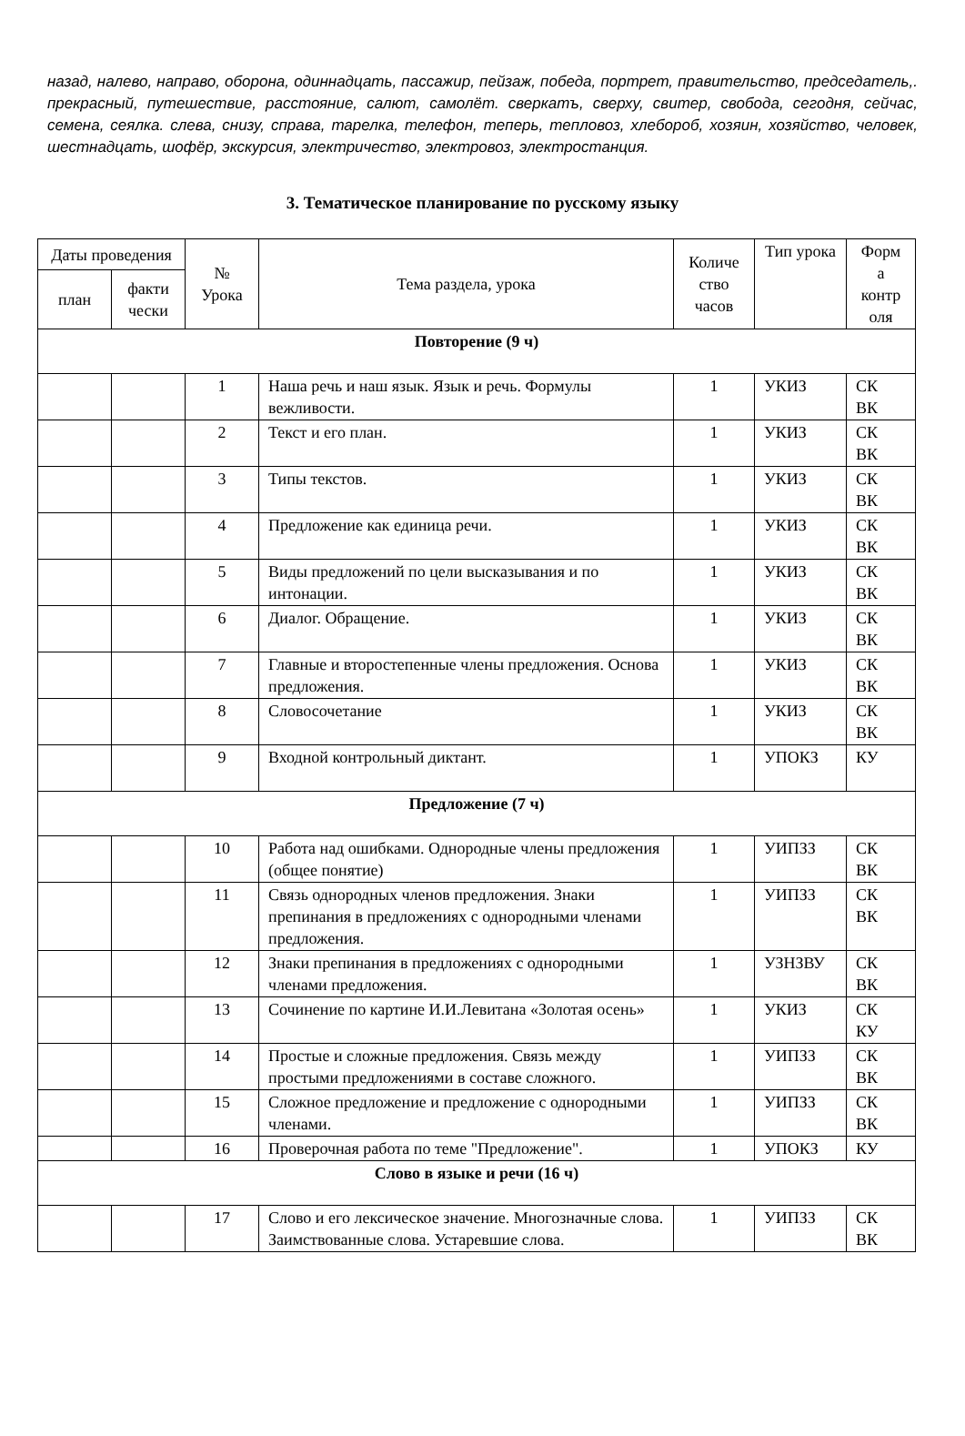назад, налево, направо, оборона, одиннадцать, пассажир, пейзаж, победа, портрет, правительство, председатель,. прекрасный, путешествие, расстояние, салют, самолёт. сверкатъ, сверху, свитер, свобода, сегодня, сейчас, семена, сеялка. слева, снизу, справа, тарелка, телефон, теперь, тепловоз, хлебороб, хозяин, хозяйство, человек, шестнадцать, шофёр, экскурсия, электричество, электровоз, электростанция.
3. Тематическое планирование по русскому языку
| Даты проведения | | № Урока | Тема раздела, урока | Количе ство часов | Тип урока | Форм а контр оля |
| --- | --- | --- | --- | --- | --- | --- |
| план | факти чески | | | | | |
| Повторение (9 ч) | | | | | | |
| | | 1 | Наша речь и наш язык. Язык и речь. Формулы вежливости. | 1 | УКИЗ | СК ВК |
| | | 2 | Текст и его план. | 1 | УКИЗ | СК ВК |
| | | 3 | Типы текстов. | 1 | УКИЗ | СК ВК |
| | | 4 | Предложение как единица речи. | 1 | УКИЗ | СК ВК |
| | | 5 | Виды предложений по цели высказывания и по интонации. | 1 | УКИЗ | СК ВК |
| | | 6 | Диалог. Обращение. | 1 | УКИЗ | СК ВК |
| | | 7 | Главные и второстепенные члены предложения. Основа предложения. | 1 | УКИЗ | СК ВК |
| | | 8 | Словосочетание | 1 | УКИЗ | СК ВК |
| | | 9 | Входной контрольный диктант. | 1 | УПОКЗ | КУ |
| Предложение (7 ч) | | | | | | |
| | | 10 | Работа над ошибками. Однородные члены предложения (общее понятие) | 1 | УИПЗЗ | СК ВК |
| | | 11 | Связь однородных членов предложения. Знаки препинания в предложениях с однородными членами предложения. | 1 | УИПЗЗ | СК ВК |
| | | 12 | Знаки препинания в предложениях с однородными членами предложения. | 1 | УЗНЗВУ | СК ВК |
| | | 13 | Сочинение по картине И.И.Левитана «Золотая осень» | 1 | УКИЗ | СК КУ |
| | | 14 | Простые и сложные предложения. Связь между простыми предложениями в составе сложного. | 1 | УИПЗЗ | СК ВК |
| | | 15 | Сложное предложение и предложение с однородными членами. | 1 | УИПЗЗ | СК ВК |
| | | 16 | Проверочная работа по теме "Предложение". | 1 | УПОКЗ | КУ |
| Слово в языке и речи (16 ч) | | | | | | |
| | | 17 | Слово и его лексическое значение. Многозначные слова. Заимствованные слова. Устаревшие слова. | 1 | УИПЗЗ | СК ВК |